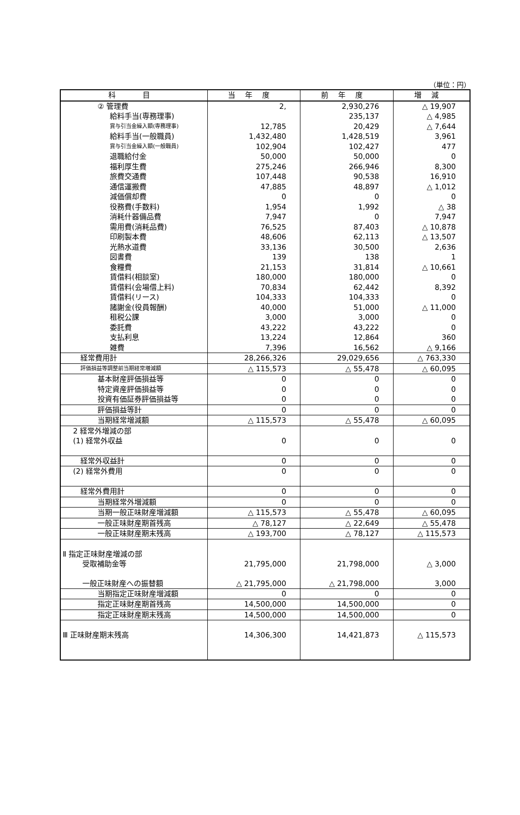（単位：円）
| 科 目 | 当年度 | 前年度 | 増減 |
| --- | --- | --- | --- |
| ② 管理費 | 2, | 2,930,276 | △ 19,907 |
| 給料手当(専務理事) | | 235,137 | △ 4,985 |
| 賞与引当金繰入額(専務理事) | 12,785 | 20,429 | △ 7,644 |
| 給料手当(一般職員) | 1,432,480 | 1,428,519 | 3,961 |
| 賞与引当金繰入額(一般職員) | 102,904 | 102,427 | 477 |
| 退職給付金 | 50,000 | 50,000 | 0 |
| 福利厚生費 | 275,246 | 266,946 | 8,300 |
| 旅費交通費 | 107,448 | 90,538 | 16,910 |
| 通信運搬費 | 47,885 | 48,897 | △ 1,012 |
| 減価償却費 | 0 | 0 | 0 |
| 役務費(手数料) | 1,954 | 1,992 | △ 38 |
| 消耗什器備品費 | 7,947 | 0 | 7,947 |
| 需用費(消耗品費) | 76,525 | 87,403 | △ 10,878 |
| 印刷製本費 | 48,606 | 62,113 | △ 13,507 |
| 光熱水道費 | 33,136 | 30,500 | 2,636 |
| 図書費 | 139 | 138 | 1 |
| 食糧費 | 21,153 | 31,814 | △ 10,661 |
| 賃借料(相談室) | 180,000 | 180,000 | 0 |
| 賃借料(会場借上料) | 70,834 | 62,442 | 8,392 |
| 賃借料(リース) | 104,333 | 104,333 | 0 |
| 諸謝金(役員報酬) | 40,000 | 51,000 | △ 11,000 |
| 租税公課 | 3,000 | 3,000 | 0 |
| 委託費 | 43,222 | 43,222 | 0 |
| 支払利息 | 13,224 | 12,864 | 360 |
| 雑費 | 7,396 | 16,562 | △ 9,166 |
| 経常費用計 | 28,266,326 | 29,029,656 | △ 763,330 |
| 評価損益等調整前当期経常増減額 | △ 115,573 | △ 55,478 | △ 60,095 |
| 基本財産評価損益等 | 0 | 0 | 0 |
| 特定資産評価損益等 | 0 | 0 | 0 |
| 投資有価証券評価損益等 | 0 | 0 | 0 |
| 評価損益等計 | 0 | 0 | 0 |
| 当期経常増減額 | △ 115,573 | △ 55,478 | △ 60,095 |
| 2 経常外増減の部 (1) 経常外収益 | 0 | 0 | 0 |
| 経常外収益計 | 0 | 0 | 0 |
| (2) 経常外費用 | 0 | 0 | 0 |
| 経常外費用計 | 0 | 0 | 0 |
| 当期経常外増減額 | 0 | 0 | 0 |
| 当期一般正味財産増減額 | △ 115,573 | △ 55,478 | △ 60,095 |
| 一般正味財産期首残高 | △ 78,127 | △ 22,649 | △ 55,478 |
| 一般正味財産期末残高 | △ 193,700 | △ 78,127 | △ 115,573 |
| Ⅱ 指定正味財産増減の部 受取補助金等 一般正味財産への振替額 | 21,795,000 △ 21,795,000 | 21,798,000 △ 21,798,000 | △ 3,000 3,000 |
| 当期指定正味財産増減額 | 0 | 0 | 0 |
| 指定正味財産期首残高 | 14,500,000 | 14,500,000 | 0 |
| 指定正味財産期末残高 | 14,500,000 | 14,500,000 | 0 |
| Ⅲ 正味財産期末残高 | 14,306,300 | 14,421,873 | △ 115,573 |